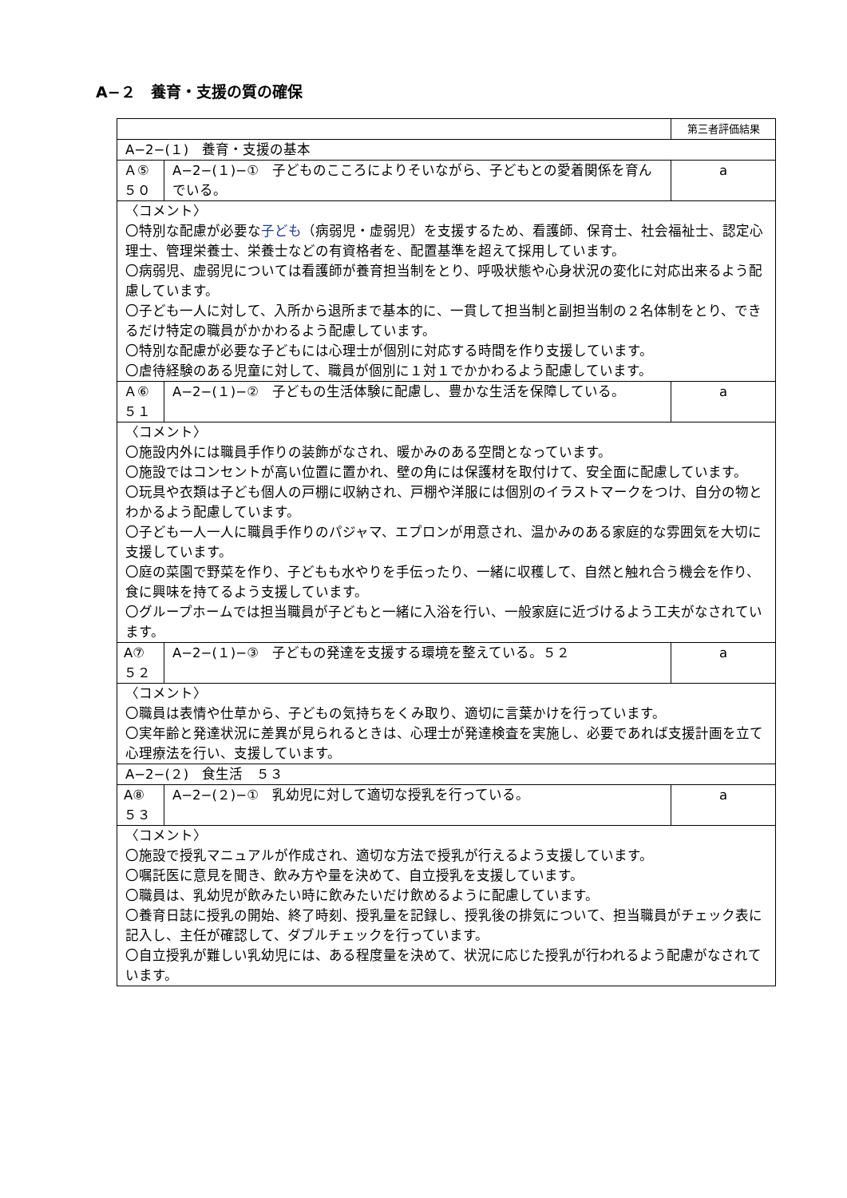A−２　養育・支援の質の確保
| | | 第三者評価結果 |
| A−2−(１) 養育・支援の基本 | | |
| Ａ⑤ ５０ | A−2−(１)−① 子どものこころによりそいながら、子どもとの愛着関係を育んでいる。 | a |
| 〈コメント〉 〇特別な配慮が必要な 子ども （病弱児・虚弱児）を支援するため、看護師、保育士、社会福祉士、認定心理士、管理栄養士、栄養士などの有資格者を、配置基準を超えて採用しています。 〇病弱児、虚弱児については看護師が養育担当制をとり、呼吸状態や心身状況の変化に対応出来るよう配慮しています。 〇子ども一人に対して、入所から退所まで基本的に、一貫して担当制と副担当制の２名体制をとり、できるだけ特定の職員がかかわるよう配慮しています。 〇特別な配慮が必要な子どもには心理士が個別に対応する時間を作り支援しています。 〇虐待経験のある児童に対して、職員が個別に１対１でかかわるよう配慮しています。 | | |
| Ａ⑥ ５１ | A−2−(１)−② 子どもの生活体験に配慮し、豊かな生活を保障している。 | a |
| 〈コメント〉 〇施設内外には職員手作りの装飾がなされ、暖かみのある空間となっています。 〇施設ではコンセントが高い位置に置かれ、壁の角には保護材を取付けて、安全面に配慮しています。 〇玩具や衣類は子ども個人の戸棚に収納され、戸棚や洋服には個別のイラストマークをつけ、自分の物とわかるよう配慮しています。 〇子ども一人一人に職員手作りのパジャマ、エプロンが用意され、温かみのある家庭的な雰囲気を大切に支援しています。 〇庭の菜園で野菜を作り、子どもも水やりを手伝ったり、一緒に収穫して、自然と触れ合う機会を作り、食に興味を持てるよう支援しています。 〇グループホームでは担当職員が子どもと一緒に入浴を行い、一般家庭に近づけるよう工夫がなされています。 | | |
| A⑦ ５２ | A−2−(１)−③ 子どもの発達を支援する環境を整えている。５２ | a |
| 〈コメント〉 〇職員は表情や仕草から、子どもの気持ちをくみ取り、適切に言葉かけを行っています。 〇実年齢と発達状況に差異が見られるときは、心理士が発達検査を実施し、必要であれば支援計画を立て心理療法を行い、支援しています。 | | |
| A−2−(２) 食生活 ５３ | | |
| A⑧ ５３ | A−2−(２)−① 乳幼児に対して適切な授乳を行っている。 | a |
| 〈コメント〉 〇施設で授乳マニュアルが作成され、適切な方法で授乳が行えるよう支援しています。 〇嘱託医に意見を聞き、飲み方や量を決めて、自立授乳を支援しています。 〇職員は、乳幼児が飲みたい時に飲みたいだけ飲めるように配慮しています。 〇養育日誌に授乳の開始、終了時刻、授乳量を記録し、授乳後の排気について、担当職員がチェック表に記入し、主任が確認して、ダブルチェックを行っています。 〇自立授乳が難しい乳幼児には、ある程度量を決めて、状況に応じた授乳が行われるよう配慮がなされています。 | | |